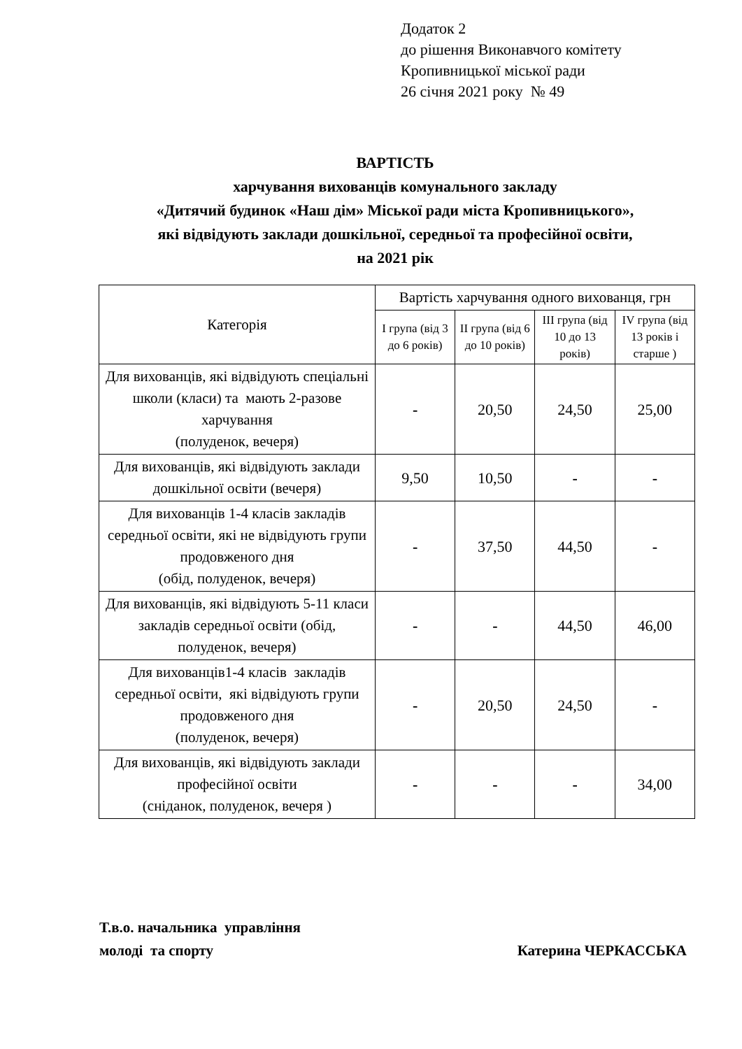Додаток 2
до рішення Виконавчого комітету
Кропивницької міської ради
26 січня 2021 року № 49
ВАРТІСТЬ
харчування вихованців комунального закладу
«Дитячий будинок «Наш дім» Міської ради міста Кропивницького»,
які відвідують заклади дошкільної, середньої та професійної освіти,
на 2021 рік
| Категорія | Вартість харчування одного вихованця, грн | | | |
| --- | --- | --- | --- | --- |
| | І група (від 3 до 6 років) | ІІ група (від 6 до 10 років) | ІІІ група (від 10 до 13 років) | ІV група (від 13 років і старше ) |
| Для вихованців, які відвідують спеціальні школи (класи) та мають 2-разове харчування (полуденок, вечеря) | - | 20,50 | 24,50 | 25,00 |
| Для вихованців, які відвідують заклади дошкільної освіти (вечеря) | 9,50 | 10,50 | - | - |
| Для вихованців 1-4 класів закладів середньої освіти, які не відвідують групи продовженого дня (обід, полуденок, вечеря) | - | 37,50 | 44,50 | - |
| Для вихованців, які відвідують 5-11 класи закладів середньої освіти (обід, полуденок, вечеря) | - | - | 44,50 | 46,00 |
| Для вихованців1-4 класів закладів середньої освіти, які відвідують групи продовженого дня (полуденок, вечеря) | - | 20,50 | 24,50 | - |
| Для вихованців, які відвідують заклади професійної освіти (сніданок, полуденок, вечеря ) | - | - | - | 34,00 |
Т.в.о. начальника управління
молоді та спорту
Катерина ЧЕРКАССЬКА